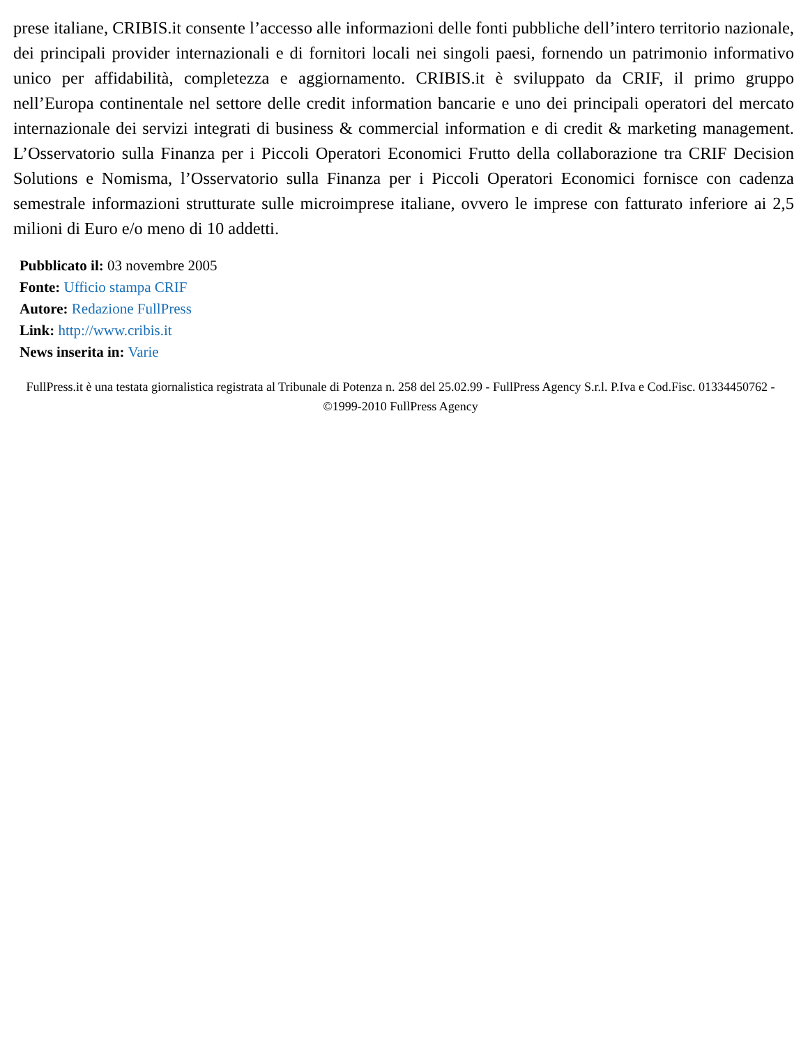prese italiane, CRIBIS.it consente l’accesso alle informazioni delle fonti pubbliche dell’intero territorio nazionale, dei principali provider internazionali e di fornitori locali nei singoli paesi, fornendo un patrimonio informativo unico per affidabilità, completezza e aggiornamento. CRIBIS.it è sviluppato da CRIF, il primo gruppo nell’Europa continentale nel settore delle credit information bancarie e uno dei principali operatori del mercato internazionale dei servizi integrati di business & commercial information e di credit & marketing management. L’Osservatorio sulla Finanza per i Piccoli Operatori Economici Frutto della collaborazione tra CRIF Decision Solutions e Nomisma, l’Osservatorio sulla Finanza per i Piccoli Operatori Economici fornisce con cadenza semestrale informazioni strutturate sulle microimprese italiane, ovvero le imprese con fatturato inferiore ai 2,5 milioni di Euro e/o meno di 10 addetti.
Pubblicato il: 03 novembre 2005
Fonte: Ufficio stampa CRIF
Autore: Redazione FullPress
Link: http://www.cribis.it
News inserita in: Varie
FullPress.it è una testata giornalistica registrata al Tribunale di Potenza n. 258 del 25.02.99 - FullPress Agency S.r.l. P.Iva e Cod.Fisc. 01334450762 - ©1999-2010 FullPress Agency